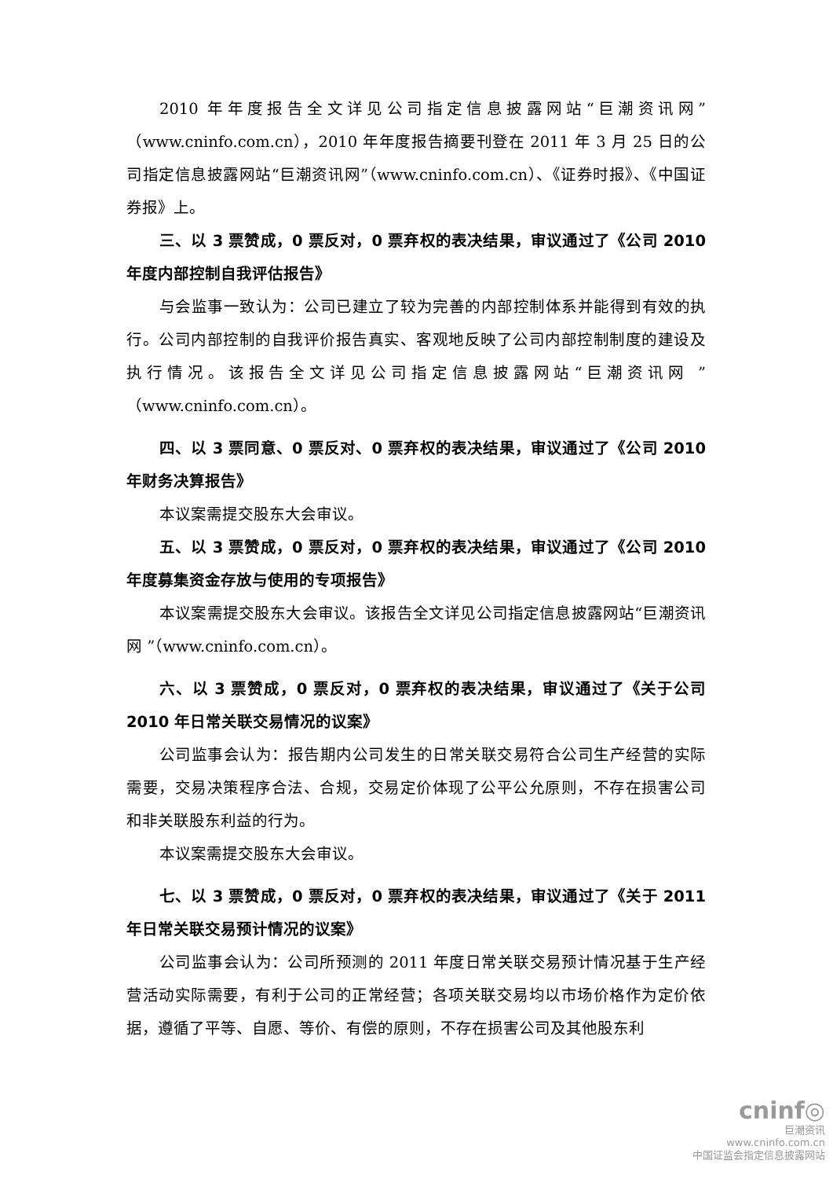2010 年年度报告全文详见公司指定信息披露网站“巨潮资讯网”（www.cninfo.com.cn），2010 年年度报告摘要刊登在 2011 年 3 月 25 日的公司指定信息披露网站“巨潮资讯网”（www.cninfo.com.cn）、《证券时报》、《中国证券报》上。
三、以 3 票赞成，0 票反对，0 票弃权的表决结果，审议通过了《公司 2010 年度内部控制自我评估报告》
与会监事一致认为：公司已建立了较为完善的内部控制体系并能得到有效的执行。公司内部控制的自我评价报告真实、客观地反映了公司内部控制制度的建设及执行情况。该报告全文详见公司指定信息披露网站“巨潮资讯网 ”（www.cninfo.com.cn）。
四、以 3 票同意、0 票反对、0 票弃权的表决结果，审议通过了《公司 2010 年财务决算报告》
本议案需提交股东大会审议。
五、以 3 票赞成，0 票反对，0 票弃权的表决结果，审议通过了《公司 2010 年度募集资金存放与使用的专项报告》
本议案需提交股东大会审议。该报告全文详见公司指定信息披露网站“巨潮资讯网 ”（www.cninfo.com.cn）。
六、以 3 票赞成，0 票反对，0 票弃权的表决结果，审议通过了《关于公司 2010 年日常关联交易情况的议案》
公司监事会认为：报告期内公司发生的日常关联交易符合公司生产经营的实际需要，交易决策程序合法、合规，交易定价体现了公平公允原则，不存在损害公司和非关联股东利益的行为。
本议案需提交股东大会审议。
七、以 3 票赞成，0 票反对，0 票弃权的表决结果，审议通过了《关于 2011 年日常关联交易预计情况的议案》
公司监事会认为：公司所预测的 2011 年度日常关联交易预计情况基于生产经营活动实际需要，有利于公司的正常经营；各项关联交易均以市场价格作为定价依据，遵循了平等、自愿、等价、有偿的原则，不存在损害公司及其他股东利
cninf◎
巨潮资讯
www.cninfo.com.cn
中国证监会指定信息披露网站